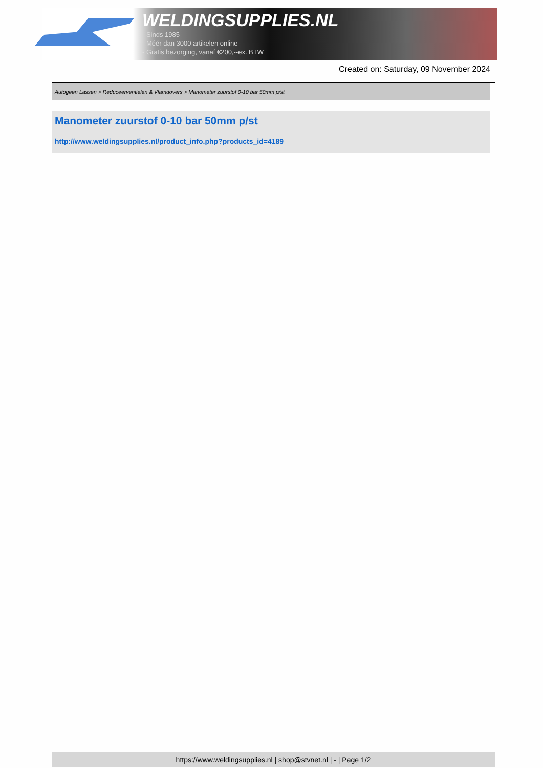WELDINGSUPPLIES.NL
- Sinds 1985
- Méér dan 3000 artikelen online
- Gratis bezorging, vanaf €200,--ex. BTW
Created on: Saturday, 09 November 2024
Autogeen Lassen > Reduceerventielen & Vlamdovers > Manometer zuurstof 0-10 bar 50mm p/st
Manometer zuurstof 0-10 bar 50mm p/st
http://www.weldingsupplies.nl/product_info.php?products_id=4189
https://www.weldingsupplies.nl | shop@stvnet.nl | - | Page 1/2